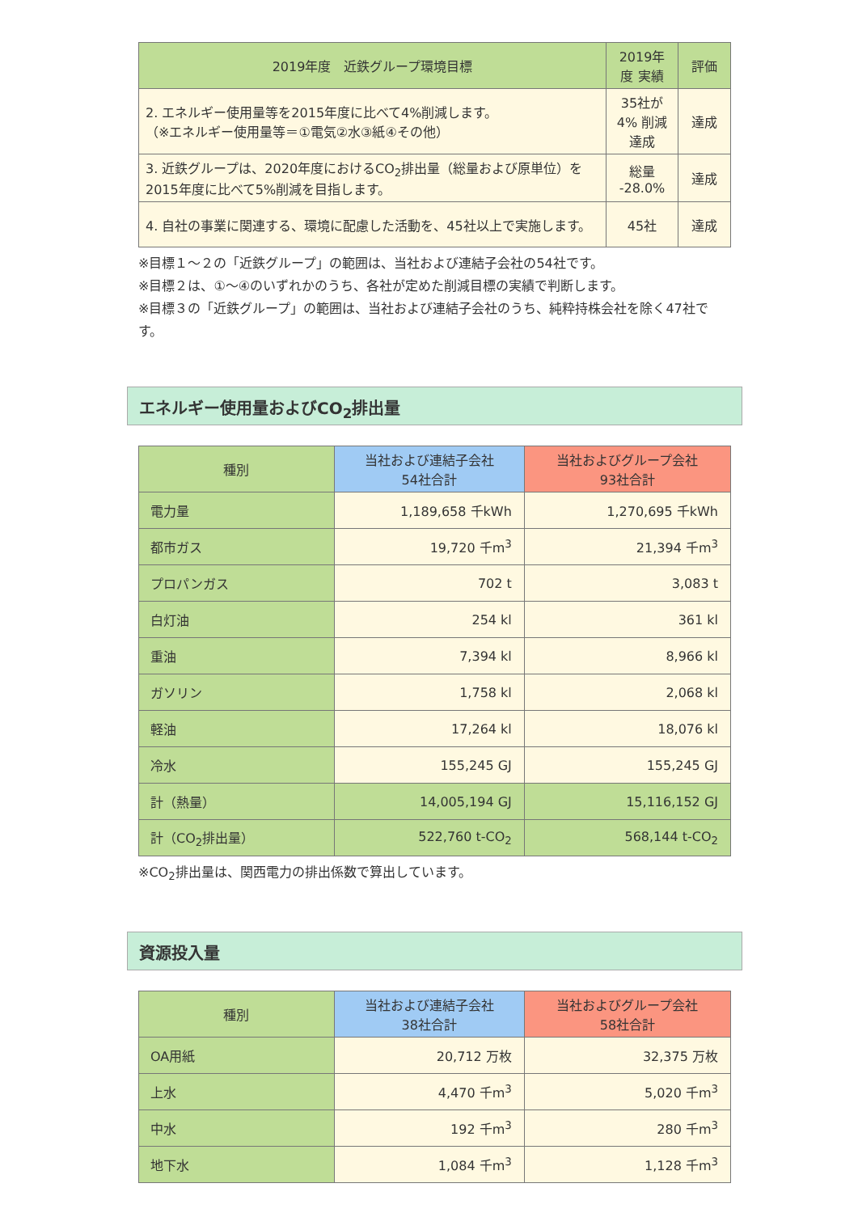| 2019年度 近鉄グループ環境目標 | 2019年度 実績 | 評価 |
| --- | --- | --- |
| 2. エネルギー使用量等を2015年度に比べて4%削減します。 （※エネルギー使用量等＝①電気②水③紙④その他） | 35社が 4% 削減達成 | 達成 |
| 3. 近鉄グループは、2020年度におけるCO<sub>2</sub>排出量（総量および原単位）を2015年度に比べて5%削減を目指します。 | 総量 -28.0% | 達成 |
| 4. 自社の事業に関連する、環境に配慮した活動を、45社以上で実施します。 | 45社 | 達成 |
※目標１～２の「近鉄グループ」の範囲は、当社および連結子会社の54社です。
※目標２は、①～④のいずれかのうち、各社が定めた削減目標の実績で判断します。
※目標３の「近鉄グループ」の範囲は、当社および連結子会社のうち、純粋持株会社を除く47社です。
エネルギー使用量およびCO<sub>2</sub>排出量
| 種別 | 当社および連結子会社 54社合計 | 当社およびグループ会社 93社合計 |
| --- | --- | --- |
| 電力量 | 1,189,658 千kWh | 1,270,695 千kWh |
| 都市ガス | 19,720 千m<sup>3</sup> | 21,394 千m<sup>3</sup> |
| プロパンガス | 702 t | 3,083 t |
| 白灯油 | 254 kl | 361 kl |
| 重油 | 7,394 kl | 8,966 kl |
| ガソリン | 1,758 kl | 2,068 kl |
| 軽油 | 17,264 kl | 18,076 kl |
| 冷水 | 155,245 GJ | 155,245 GJ |
| 計（熱量） | 14,005,194 GJ | 15,116,152 GJ |
| 計（CO<sub>2</sub>排出量） | 522,760 t-CO<sub>2</sub> | 568,144 t-CO<sub>2</sub> |
※CO<sub>2</sub>排出量は、関西電力の排出係数で算出しています。
資源投入量
| 種別 | 当社および連結子会社 38社合計 | 当社およびグループ会社 58社合計 |
| --- | --- | --- |
| OA用紙 | 20,712 万枚 | 32,375 万枚 |
| 上水 | 4,470 千m<sup>3</sup> | 5,020 千m<sup>3</sup> |
| 中水 | 192 千m<sup>3</sup> | 280 千m<sup>3</sup> |
| 地下水 | 1,084 千m<sup>3</sup> | 1,128 千m<sup>3</sup> |